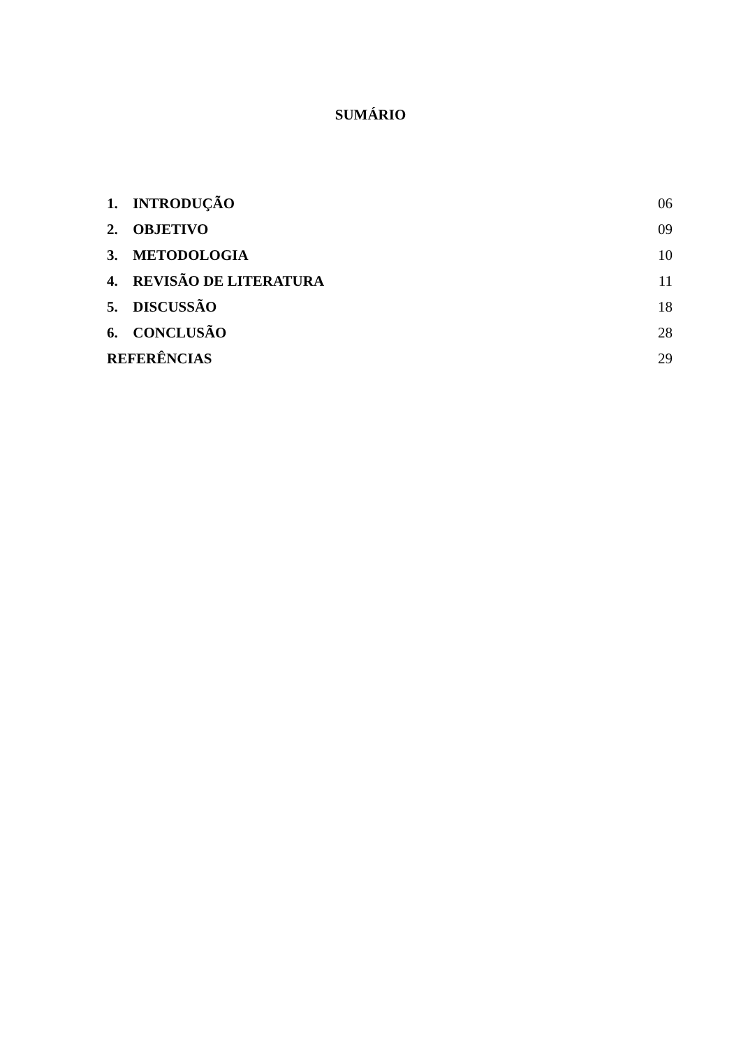SUMÁRIO
1. INTRODUÇÃO 06
2. OBJETIVO 09
3. METODOLOGIA 10
4. REVISÃO DE LITERATURA 11
5. DISCUSSÃO 18
6. CONCLUSÃO 28
REFERÊNCIAS 29